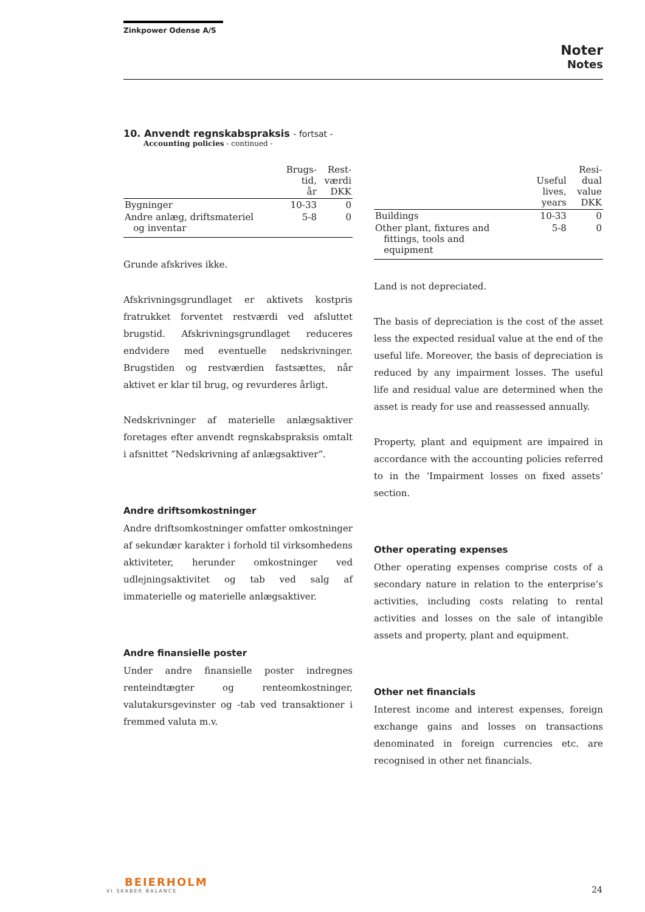Zinkpower Odense A/S
Noter
Notes
10. Anvendt regnskabspraksis - fortsat -
Accounting policies - continued -
| | Brugs- tid, år | Rest- værdi DKK |
| --- | --- | --- |
| Bygninger | 10-33 | 0 |
| Andre anlæg, driftsmateriel og inventar | 5-8 | 0 |
Grunde afskrives ikke.
Afskrivningsgrundlaget er aktivets kostpris fratrukket forventet restværdi ved afsluttet brugstid. Afskrivningsgrundlaget reduceres endvidere med eventuelle nedskrivninger. Brugstiden og restværdien fastsættes, når aktivet er klar til brug, og revurderes årligt.
Nedskrivninger af materielle anlægsaktiver foretages efter anvendt regnskabspraksis omtalt i afsnittet ”Nedskrivning af anlægsaktiver”.
Andre driftsomkostninger
Andre driftsomkostninger omfatter omkostninger af sekundær karakter i forhold til virksomhedens aktiviteter, herunder omkostninger ved udlejningsaktivitet og tab ved salg af immaterielle og materielle anlægsaktiver.
Andre finansielle poster
Under andre finansielle poster indregnes renteindtægter og renteomkostninger, valutakursgevinster og -tab ved transaktioner i fremmed valuta m.v.
| | Useful lives, years | Resi- dual value DKK |
| --- | --- | --- |
| Buildings | 10-33 | 0 |
| Other plant, fixtures and fittings, tools and equipment | 5-8 | 0 |
Land is not depreciated.
The basis of depreciation is the cost of the asset less the expected residual value at the end of the useful life. Moreover, the basis of depreciation is reduced by any impairment losses. The useful life and residual value are determined when the asset is ready for use and reassessed annually.
Property, plant and equipment are impaired in accordance with the accounting policies referred to in the ‘Impairment losses on fixed assets’ section.
Other operating expenses
Other operating expenses comprise costs of a secondary nature in relation to the enterprise’s activities, including costs relating to rental activities and losses on the sale of intangible assets and property, plant and equipment.
Other net financials
Interest income and interest expenses, foreign exchange gains and losses on transactions denominated in foreign currencies etc. are recognised in other net financials.
BEIERHOLM
VI SKABER BALANCE
24